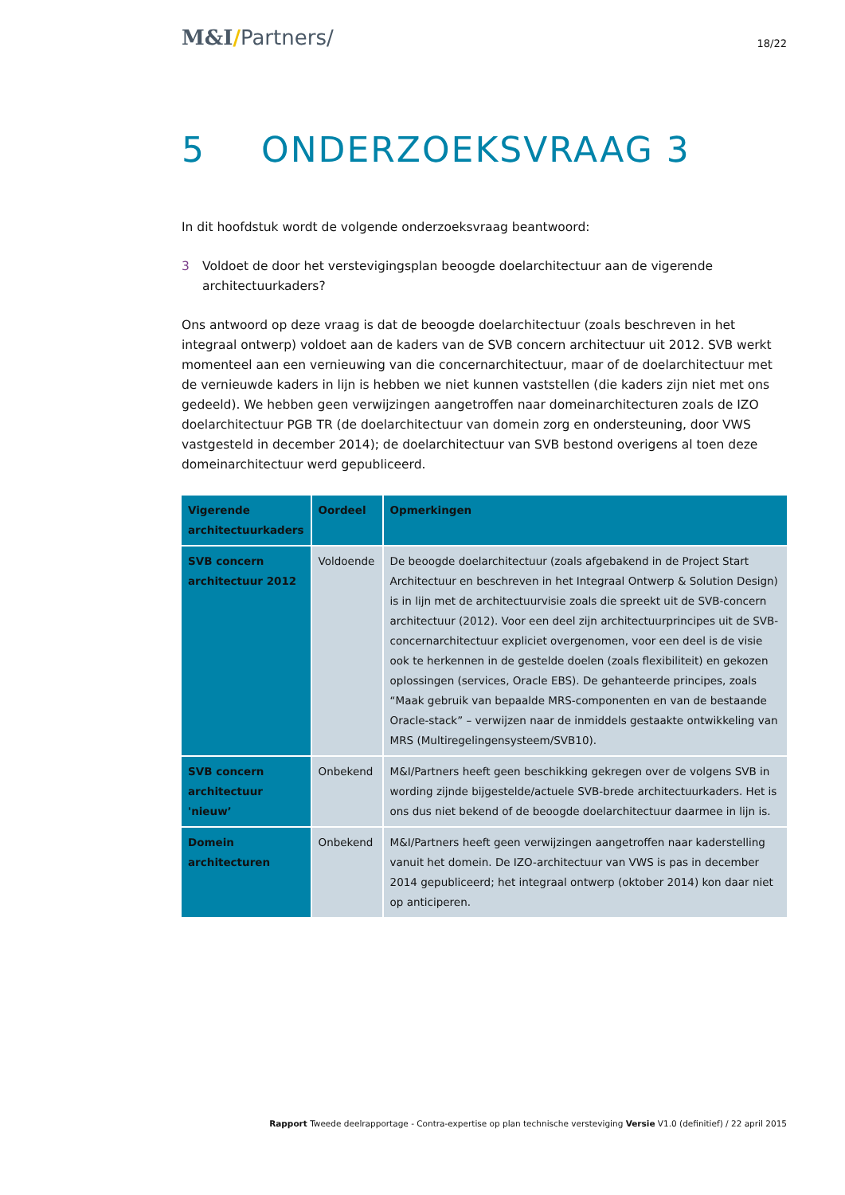M&I/Partners/
18/22
5 ONDERZOEKSVRAAG 3
In dit hoofdstuk wordt de volgende onderzoeksvraag beantwoord:
3 Voldoet de door het verstevigingsplan beoogde doelarchitectuur aan de vigerende architectuurkaders?
Ons antwoord op deze vraag is dat de beoogde doelarchitectuur (zoals beschreven in het integraal ontwerp) voldoet aan de kaders van de SVB concern architectuur uit 2012. SVB werkt momenteel aan een vernieuwing van die concernarchitectuur, maar of de doelarchitectuur met de vernieuwde kaders in lijn is hebben we niet kunnen vaststellen (die kaders zijn niet met ons gedeeld). We hebben geen verwijzingen aangetroffen naar domeinarchitecturen zoals de IZO doelarchitectuur PGB TR (de doelarchitectuur van domein zorg en ondersteuning, door VWS vastgesteld in december 2014); de doelarchitectuur van SVB bestond overigens al toen deze domeinarchitectuur werd gepubliceerd.
| Vigerende architectuurkaders | Oordeel | Opmerkingen |
| --- | --- | --- |
| SVB concern architectuur 2012 | Voldoende | De beoogde doelarchitectuur (zoals afgebakend in de Project Start Architectuur en beschreven in het Integraal Ontwerp & Solution Design) is in lijn met de architectuurvisie zoals die spreekt uit de SVB-concern architectuur (2012). Voor een deel zijn architectuurprincipes uit de SVB-concernarchitectuur expliciet overgenomen, voor een deel is de visie ook te herkennen in de gestelde doelen (zoals flexibiliteit) en gekozen oplossingen (services, Oracle EBS). De gehanteerde principes, zoals “Maak gebruik van bepaalde MRS-componenten en van de bestaande Oracle-stack” – verwijzen naar de inmiddels gestaakte ontwikkeling van MRS (Multiregelingensysteem/SVB10). |
| SVB concern architectuur 'nieuw’ | Onbekend | M&I/Partners heeft geen beschikking gekregen over de volgens SVB in wording zijnde bijgestelde/actuele SVB-brede architectuurkaders. Het is ons dus niet bekend of de beoogde doelarchitectuur daarmee in lijn is. |
| Domein architecturen | Onbekend | M&I/Partners heeft geen verwijzingen aangetroffen naar kaderstelling vanuit het domein. De IZO-architectuur van VWS is pas in december 2014 gepubliceerd; het integraal ontwerp (oktober 2014) kon daar niet op anticiperen. |
Rapport Tweede deelrapportage - Contra-expertise op plan technische versteviging Versie V1.0 (definitief) / 22 april 2015